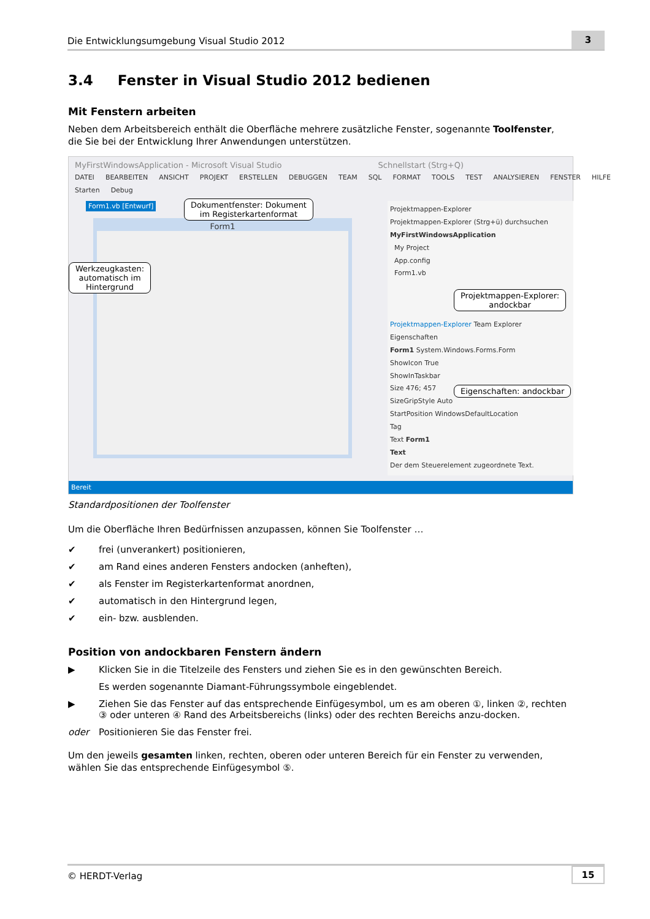Die Entwicklungsumgebung Visual Studio 2012
3
3.4 Fenster in Visual Studio 2012 bedienen
Mit Fenstern arbeiten
Neben dem Arbeitsbereich enthält die Oberfläche mehrere zusätzliche Fenster, sogenannte Toolfenster, die Sie bei der Entwicklung Ihrer Anwendungen unterstützen.
MyFirstWindowsApplication - Microsoft Visual Studio Schnellstart (Strg+Q)
DATEI BEARBEITEN ANSICHT PROJEKT ERSTELLEN DEBUGGEN TEAM SQL FORMAT TOOLS TEST ANALYSIEREN FENSTER HILFE
Starten Debug
Form1.vb [Entwurf]
Form1
Projektmappen-Explorer
Projektmappen-Explorer (Strg+ü) durchsuchen
MyFirstWindowsApplication
My Project
App.config
Form1.vb
Projektmappen-Explorer Team Explorer
Eigenschaften
Form1 System.Windows.Forms.Form
ShowIcon True
ShowInTaskbar
Size 476; 457
SizeGripStyle Auto
StartPosition WindowsDefaultLocation
Tag
Text Form1
Text
Der dem Steuerelement zugeordnete Text.
Dokumentfenster: Dokument
im Registerkartenformat
Werkzeugkasten:
automatisch im
Hintergrund
Projektmappen-Explorer:
andockbar
Eigenschaften: andockbar
Bereit
Standardpositionen der Toolfenster
Um die Oberfläche Ihren Bedürfnissen anzupassen, können Sie Toolfenster …
✔ frei (unverankert) positionieren,
✔ am Rand eines anderen Fensters andocken (anheften),
✔ als Fenster im Registerkartenformat anordnen,
✔ automatisch in den Hintergrund legen,
✔ ein- bzw. ausblenden.
Position von andockbaren Fenstern ändern
▶ Klicken Sie in die Titelzeile des Fensters und ziehen Sie es in den gewünschten Bereich.
Es werden sogenannte Diamant-Führungssymbole eingeblendet.
▶ Ziehen Sie das Fenster auf das entsprechende Einfügesymbol, um es am oberen ①, linken ②, rechten ③ oder unteren ④ Rand des Arbeitsbereichs (links) oder des rechten Bereichs anzu-docken.
oder Positionieren Sie das Fenster frei.
Um den jeweils gesamten linken, rechten, oberen oder unteren Bereich für ein Fenster zu verwenden, wählen Sie das entsprechende Einfügesymbol ⑤.
© HERDT-Verlag
15